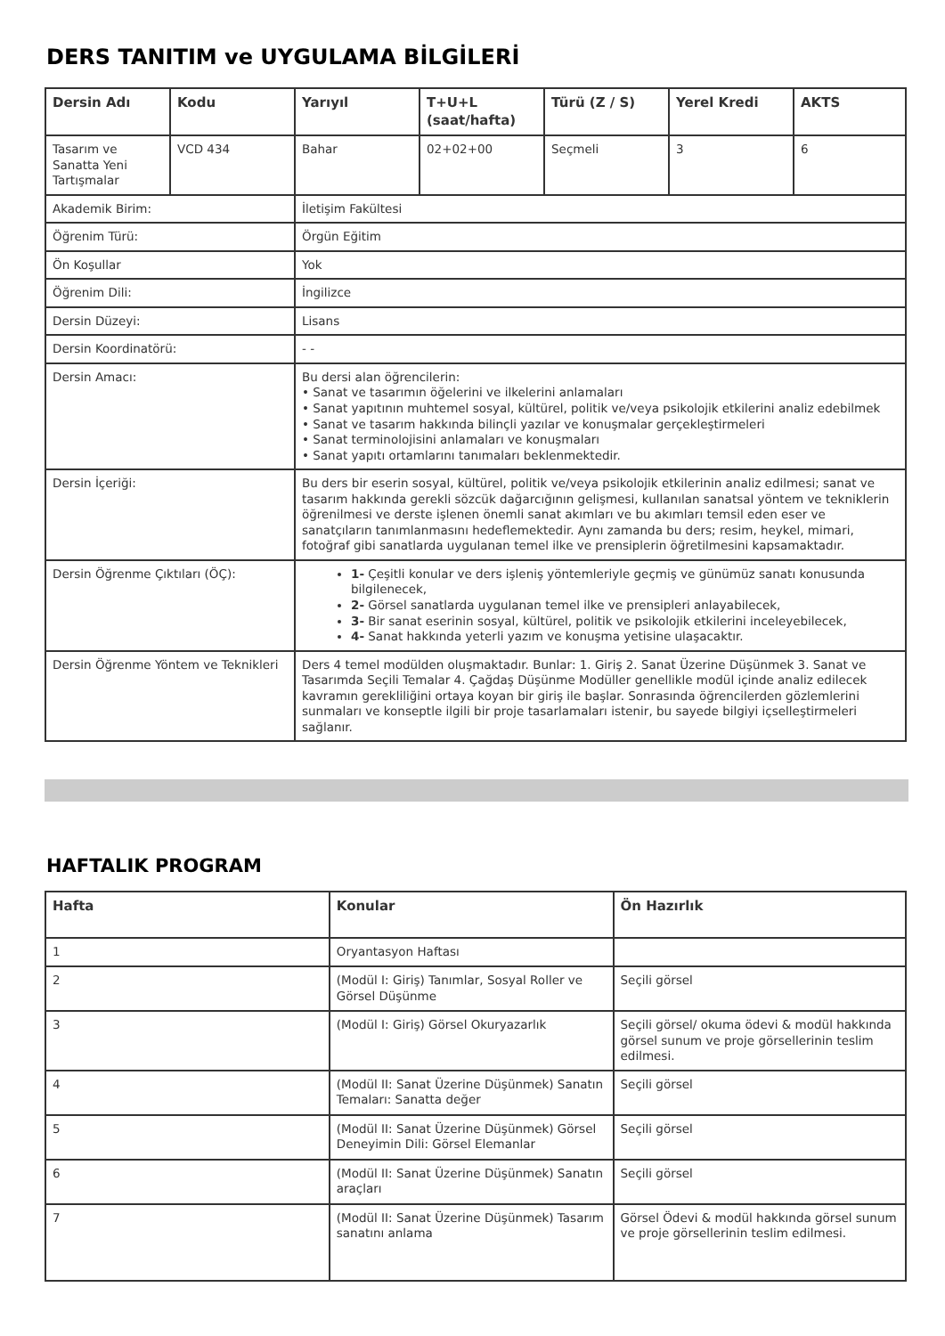DERS TANITIM ve UYGULAMA BİLGİLERİ
| Dersin Adı | Kodu | Yarıyıl | T+U+L (saat/hafta) | Türü (Z / S) | Yerel Kredi | AKTS |
| --- | --- | --- | --- | --- | --- | --- |
| Tasarım ve Sanatta Yeni Tartışmalar | VCD 434 | Bahar | 02+02+00 | Seçmeli | 3 | 6 |
| Akademik Birim: | | İletişim Fakültesi | | | | |
| Öğrenim Türü: | | Örgün Eğitim | | | | |
| Ön Koşullar | | Yok | | | | |
| Öğrenim Dili: | | İngilizce | | | | |
| Dersin Düzeyi: | | Lisans | | | | |
| Dersin Koordinatörü: | | - - | | | | |
| Dersin Amacı: | | Bu dersi alan öğrencilerin: • Sanat ve tasarımın öğelerini ve ilkelerini anlamaları • Sanat yapıtının muhtemel sosyal, kültürel, politik ve/veya psikolojik etkilerini analiz edebilmek • Sanat ve tasarım hakkında bilinçli yazılar ve konuşmalar gerçekleştirmeleri • Sanat terminolojisini anlamaları ve konuşmaları • Sanat yapıtı ortamlarını tanımaları beklenmektedir. | | | | |
| Dersin İçeriği: | | Bu ders bir eserin sosyal, kültürel, politik ve/veya psikolojik etkilerinin analiz edilmesi; sanat ve tasarım hakkında gerekli sözcük dağarcığının gelişmesi, kullanılan sanatsal yöntem ve tekniklerin öğrenilmesi ve derste işlenen önemli sanat akımları ve bu akımları temsil eden eser ve sanatçıların tanımlanmasını hedeflemektedir. Aynı zamanda bu ders; resim, heykel, mimari, fotoğraf gibi sanatlarda uygulanan temel ilke ve prensiplerin öğretilmesini kapsamaktadır. | | | | |
| Dersin Öğrenme Çıktıları (ÖÇ): | | 1- Çeşitli konular ve ders işleniş yöntemleriyle geçmiş ve günümüz sanatı konusunda bilgilenecek, 2- Görsel sanatlarda uygulanan temel ilke ve prensipleri anlayabilecek, 3- Bir sanat eserinin sosyal, kültürel, politik ve psikolojik etkilerini inceleyebilecek, 4- Sanat hakkında yeterli yazım ve konuşma yetisine ulaşacaktır. | | | | |
| Dersin Öğrenme Yöntem ve Teknikleri | | Ders 4 temel modülden oluşmaktadır. Bunlar: 1. Giriş 2. Sanat Üzerine Düşünmek 3. Sanat ve Tasarımda Seçili Temalar 4. Çağdaş Düşünme Modüller genellikle modül içinde analiz edilecek kavramın gerekliliğini ortaya koyan bir giriş ile başlar. Sonrasında öğrencilerden gözlemlerini sunmaları ve konseptle ilgili bir proje tasarlamaları istenir, bu sayede bilgiyi içselleştirmeleri sağlanır. | | | | |
HAFTALIK PROGRAM
| Hafta | Konular | Ön Hazırlık |
| --- | --- | --- |
| 1 | Oryantasyon Haftası | |
| 2 | (Modül I: Giriş) Tanımlar, Sosyal Roller ve Görsel Düşünme | Seçili görsel |
| 3 | (Modül I: Giriş) Görsel Okuryazarlık | Seçili görsel/ okuma ödevi & modül hakkında görsel sunum ve proje görsellerinin teslim edilmesi. |
| 4 | (Modül II: Sanat Üzerine Düşünmek) Sanatın Temaları: Sanatta değer | Seçili görsel |
| 5 | (Modül II: Sanat Üzerine Düşünmek) Görsel Deneyimin Dili: Görsel Elemanlar | Seçili görsel |
| 6 | (Modül II: Sanat Üzerine Düşünmek) Sanatın araçları | Seçili görsel |
| 7 | (Modül II: Sanat Üzerine Düşünmek) Tasarım sanatını anlama | Görsel Ödevi & modül hakkında görsel sunum ve proje görsellerinin teslim edilmesi. |